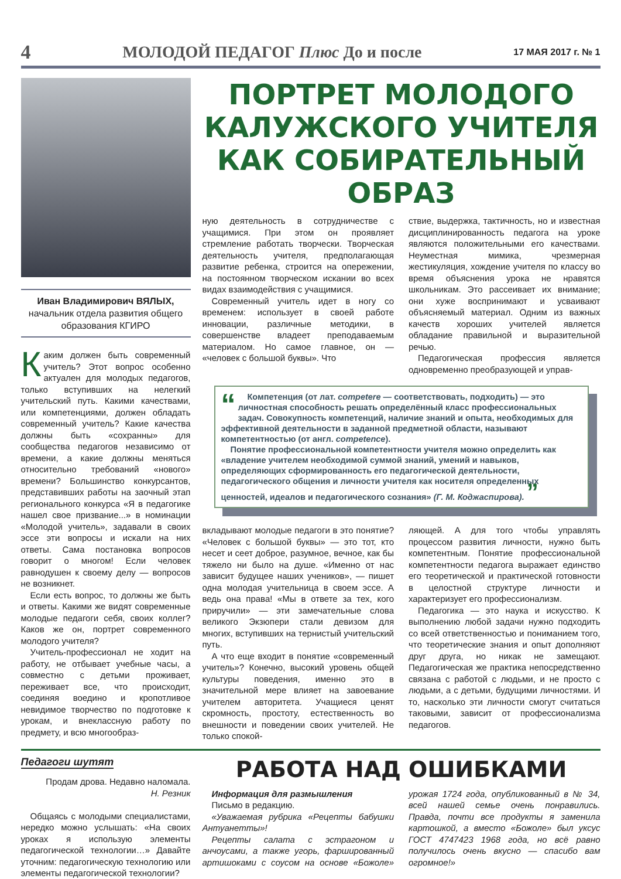4 МОЛОДОЙ ПЕДАГОГ Плюс До и после 17 МАЯ 2017 г. № 1
Иван Владимирович ВЯЛЫХ,
начальник отдела развития общего образования КГИРО
Каким должен быть современный учитель? Этот вопрос особенно актуален для молодых педагогов, только вступивших на нелегкий учительский путь. Какими качествами, или компетенциями, должен обладать современный учитель? Какие качества должны быть «сохранны» для сообщества педагогов независимо от времени, а какие должны меняться относительно требований «нового» времени? Большинство конкурсантов, представивших работы на заочный этап регионального конкурса «Я в педагогике нашел свое призвание...» в номинации «Молодой учитель», задавали в своих эссе эти вопросы и искали на них ответы. Сама постановка вопросов говорит о многом! Если человек равнодушен к своему делу — вопросов не возникнет.
Если есть вопрос, то должны же быть и ответы. Какими же видят современные молодые педагоги себя, своих коллег? Каков же он, портрет современного молодого учителя?
Учитель-профессионал не ходит на работу, не отбывает учебные часы, а совместно с детьми проживает, переживает все, что происходит, соединяя воедино и кропотливое невидимое творчество по подготовке к урокам, и внеклассную работу по предмету, и всю многообраз-
ПОРТРЕТ МОЛОДОГО КАЛУЖСКОГО УЧИТЕЛЯ КАК СОБИРАТЕЛЬНЫЙ ОБРАЗ
ную деятельность в сотрудничестве с учащимися. При этом он проявляет стремление работать творчески. Творческая деятельность учителя, предполагающая развитие ребенка, строится на опережении, на постоянном творческом искании во всех видах взаимодействия с учащимися.
Современный учитель идет в ногу со временем: использует в своей работе инновации, различные методики, в совершенстве владеет преподаваемым материалом. Но самое главное, он — «человек с большой буквы». Что
ствие, выдержка, тактичность, но и известная дисциплинированность педагога на уроке являются положительными его качествами. Неуместная мимика, чрезмерная жестикуляция, хождение учителя по классу во время объяснения урока не нравятся школьникам. Это рассеивает их внимание; они хуже воспринимают и усваивают объясняемый материал. Одним из важных качеств хороших учителей является обладание правильной и выразительной речью.
Педагогическая профессия является одновременно преобразующей и управ-
“
Компетенция (от лат. competere — соответствовать, подходить) — это личностная способность решать определённый класс профессиональных задач. Совокупность компетенций, наличие знаний и опыта, необходимых для эффективной деятельности в заданной предметной области, называют компетентностью (от англ. competence).
Понятие профессиональной компетентности учителя можно определить как «владение учителем необходимой суммой знаний, умений и навыков, определяющих сформированность его педагогической деятельности, педагогического общения и личности учителя как носителя определенных ценностей, идеалов и педагогического сознания» (Г. М. Коджаспирова). ”
вкладывают молодые педагоги в это понятие? «Человек с большой буквы» — это тот, кто несет и сеет доброе, разумное, вечное, как бы тяжело ни было на душе. «Именно от нас зависит будущее наших учеников», — пишет одна молодая учительница в своем эссе. А ведь она права! «Мы в ответе за тех, кого приручили» — эти замечательные слова великого Экзюпери стали девизом для многих, вступивших на тернистый учительский путь.
А что еще входит в понятие «современный учитель»? Конечно, высокий уровень общей культуры поведения, именно это в значительной мере влияет на завоевание учителем авторитета. Учащиеся ценят скромность, простоту, естественность во внешности и поведении своих учителей. Не только спокой-
ляющей. А для того чтобы управлять процессом развития личности, нужно быть компетентным. Понятие профессиональной компетентности педагога выражает единство его теоретической и практической готовности в целостной структуре личности и характеризует его профессионализм.
Педагогика — это наука и искусство. К выполнению любой задачи нужно подходить со всей ответственностью и пониманием того, что теоретические знания и опыт дополняют друг друга, но никак не замещают. Педагогическая же практика непосредственно связана с работой с людьми, и не просто с людьми, а с детьми, будущими личностями. И то, насколько эти личности смогут считаться таковыми, зависит от профессионализма педагогов.
Педагоги шутят
Продам дрова. Недавно наломала.
Н. Резник
Общаясь с молодыми специалистами, нередко можно услышать: «На своих уроках я использую элементы педагогической технологии…» Давайте уточним: педагогическую технологию или элементы педагогической технологии?
РАБОТА НАД ОШИБКАМИ
Информация для размышления
Письмо в редакцию.
«Уважаемая рубрика «Рецепты бабушки Антуанетты»!
Рецепты салата с эстрагоном и анчоусами, а также угорь, фаршированный артишоками с соусом на основе «Божоле» урожая 1724 года, опубликованный в № 34, всей нашей семье очень понравились. Правда, почти все продукты я заменила картошкой, а вместо «Божоле» был уксус ГОСТ 4747423 1968 года, но всё равно получилось очень вкусно — спасибо вам огромное!»